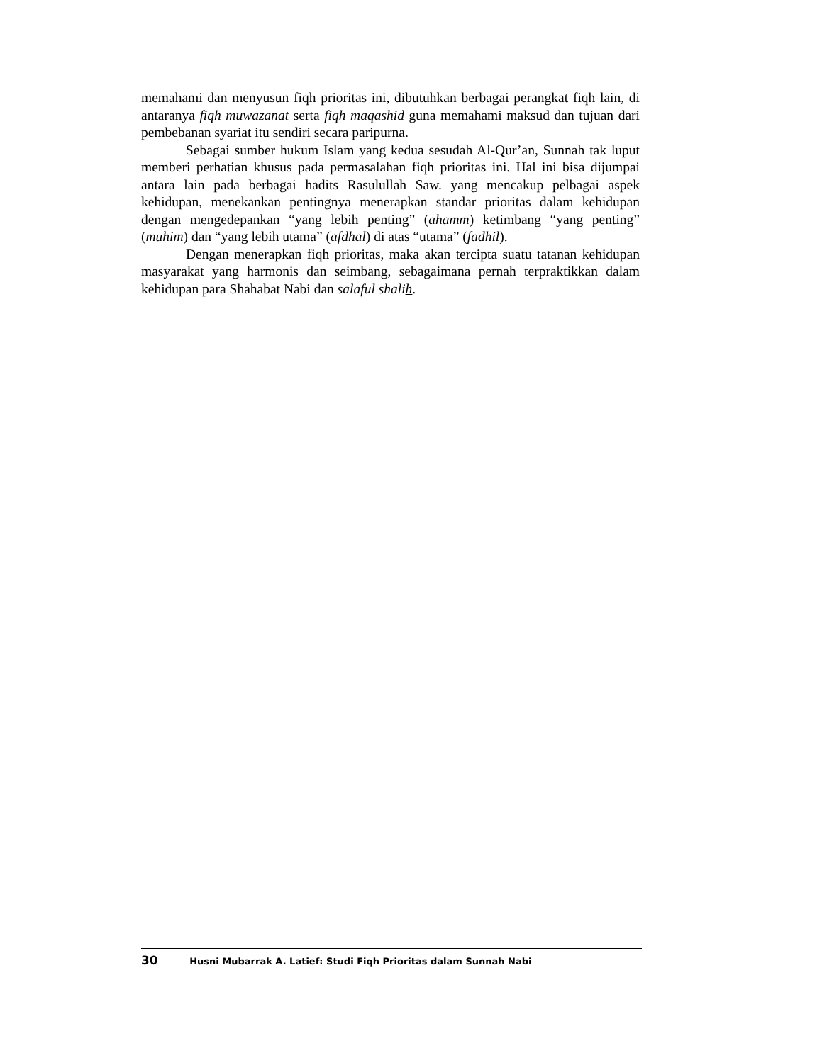memahami dan menyusun fiqh prioritas ini, dibutuhkan berbagai perangkat fiqh lain, di antaranya fiqh muwazanat serta fiqh maqashid guna memahami maksud dan tujuan dari pembebanan syariat itu sendiri secara paripurna.
Sebagai sumber hukum Islam yang kedua sesudah Al-Qur’an, Sunnah tak luput memberi perhatian khusus pada permasalahan fiqh prioritas ini. Hal ini bisa dijumpai antara lain pada berbagai hadits Rasulullah Saw. yang mencakup pelbagai aspek kehidupan, menekankan pentingnya menerapkan standar prioritas dalam kehidupan dengan mengedepankan “yang lebih penting” (ahamm) ketimbang “yang penting” (muhim) dan “yang lebih utama” (afdhal) di atas “utama” (fadhil).
Dengan menerapkan fiqh prioritas, maka akan tercipta suatu tatanan kehidupan masyarakat yang harmonis dan seimbang, sebagaimana pernah terpraktikkan dalam kehidupan para Shahabat Nabi dan salaful shalih.
30 Husni Mubarrak A. Latief: Studi Fiqh Prioritas dalam Sunnah Nabi